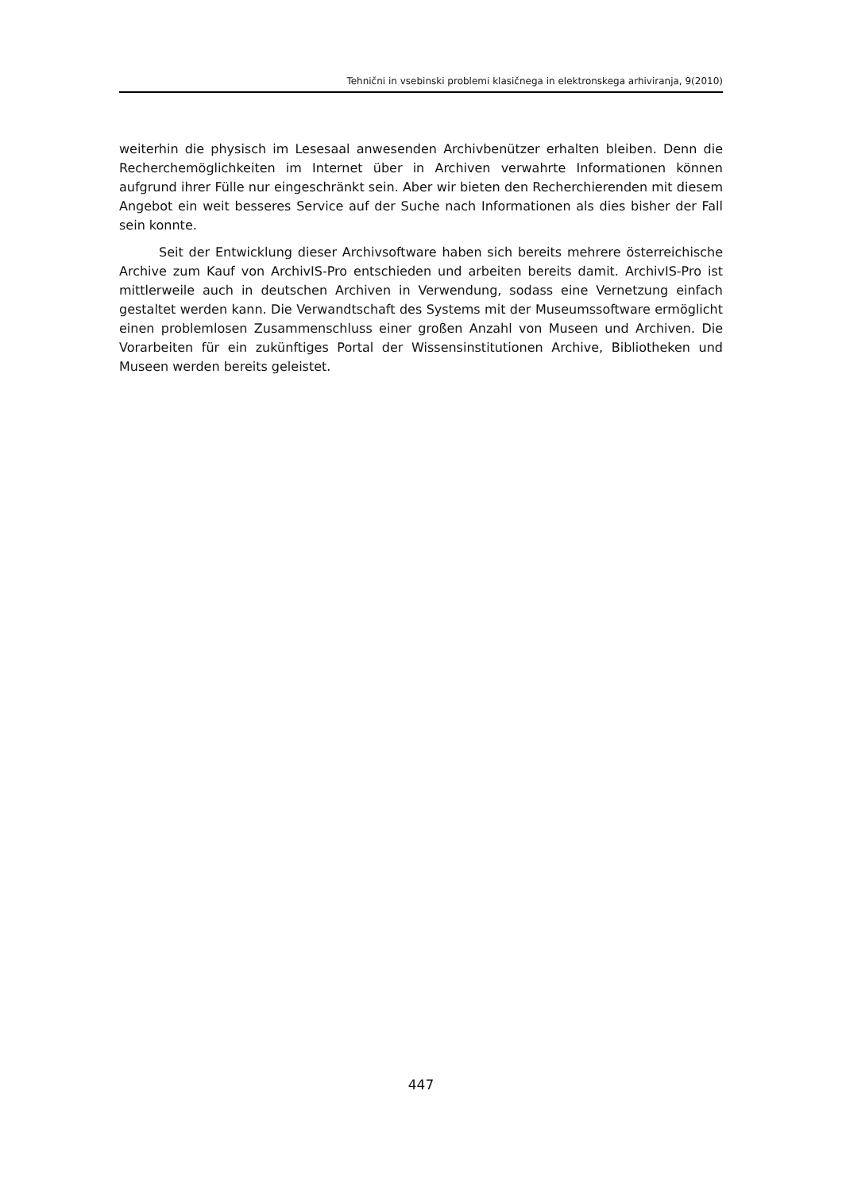Tehnični in vsebinski problemi klasičnega in elektronskega arhiviranja, 9(2010)
weiterhin die physisch im Lesesaal anwesenden Archivbenützer erhalten bleiben. Denn die Recherchemöglichkeiten im Internet über in Archiven verwahrte Informationen können aufgrund ihrer Fülle nur eingeschränkt sein. Aber wir bieten den Recherchierenden mit diesem Angebot ein weit besseres Service auf der Suche nach Informationen als dies bisher der Fall sein konnte.
Seit der Entwicklung dieser Archivsoftware haben sich bereits mehrere österreichische Archive zum Kauf von ArchivIS-Pro entschieden und arbeiten bereits damit. ArchivIS-Pro ist mittlerweile auch in deutschen Archiven in Verwendung, sodass eine Vernetzung einfach gestaltet werden kann. Die Verwandtschaft des Systems mit der Museumssoftware ermöglicht einen problemlosen Zusammenschluss einer großen Anzahl von Museen und Archiven. Die Vorarbeiten für ein zukünftiges Portal der Wissensinstitutionen Archive, Bibliotheken und Museen werden bereits geleistet.
447